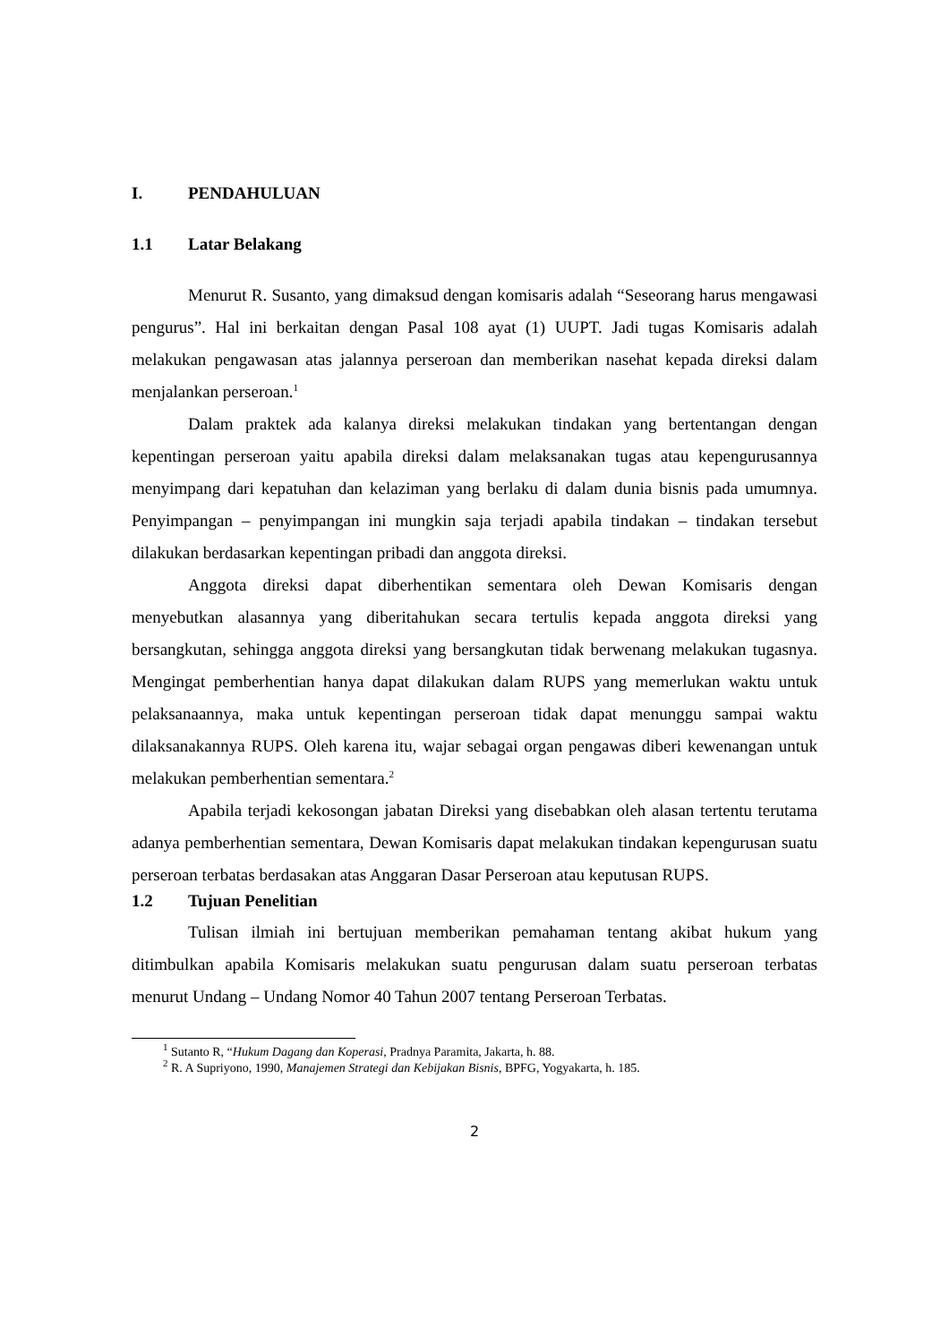I. PENDAHULUAN
1.1 Latar Belakang
Menurut R. Susanto, yang dimaksud dengan komisaris adalah “Seseorang harus mengawasi pengurus”. Hal ini berkaitan dengan Pasal 108 ayat (1) UUPT. Jadi tugas Komisaris adalah melakukan pengawasan atas jalannya perseroan dan memberikan nasehat kepada direksi dalam menjalankan perseroan.<sup>1</sup>
Dalam praktek ada kalanya direksi melakukan tindakan yang bertentangan dengan kepentingan perseroan yaitu apabila direksi dalam melaksanakan tugas atau kepengurusannya menyimpang dari kepatuhan dan kelaziman yang berlaku di dalam dunia bisnis pada umumnya. Penyimpangan – penyimpangan ini mungkin saja terjadi apabila tindakan – tindakan tersebut dilakukan berdasarkan kepentingan pribadi dan anggota direksi.
Anggota direksi dapat diberhentikan sementara oleh Dewan Komisaris dengan menyebutkan alasannya yang diberitahukan secara tertulis kepada anggota direksi yang bersangkutan, sehingga anggota direksi yang bersangkutan tidak berwenang melakukan tugasnya. Mengingat pemberhentian hanya dapat dilakukan dalam RUPS yang memerlukan waktu untuk pelaksanaannya, maka untuk kepentingan perseroan tidak dapat menunggu sampai waktu dilaksanakannya RUPS. Oleh karena itu, wajar sebagai organ pengawas diberi kewenangan untuk melakukan pemberhentian sementara.<sup>2</sup>
Apabila terjadi kekosongan jabatan Direksi yang disebabkan oleh alasan tertentu terutama adanya pemberhentian sementara, Dewan Komisaris dapat melakukan tindakan kepengurusan suatu perseroan terbatas berdasakan atas Anggaran Dasar Perseroan atau keputusan RUPS.
1.2 Tujuan Penelitian
Tulisan ilmiah ini bertujuan memberikan pemahaman tentang akibat hukum yang ditimbulkan apabila Komisaris melakukan suatu pengurusan dalam suatu perseroan terbatas menurut Undang – Undang Nomor 40 Tahun 2007 tentang Perseroan Terbatas.
<sup>1</sup> Sutanto R, “Hukum Dagang dan Koperasi, Pradnya Paramita, Jakarta, h. 88.
<sup>2</sup> R. A Supriyono, 1990, Manajemen Strategi dan Kebijakan Bisnis, BPFG, Yogyakarta, h. 185.
2